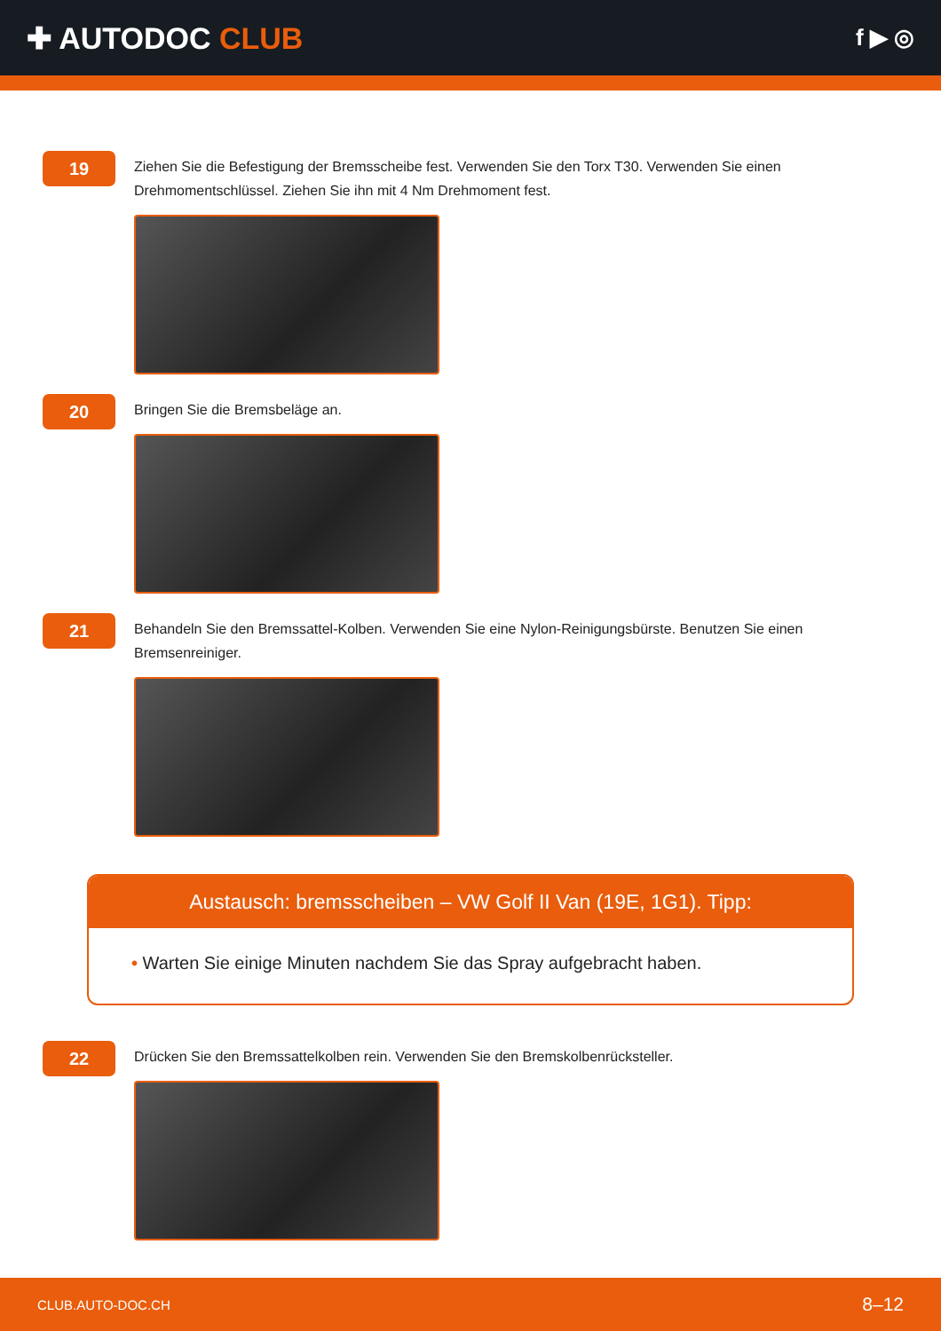✚ AUTODOC CLUB
f ▶ ◎
19
Ziehen Sie die Befestigung der Bremsscheibe fest. Verwenden Sie den Torx T30. Verwenden Sie einen Drehmomentschlüssel. Ziehen Sie ihn mit 4 Nm Drehmoment fest.
20
Bringen Sie die Bremsbeläge an.
21
Behandeln Sie den Bremssattel-Kolben. Verwenden Sie eine Nylon-Reinigungsbürste. Benutzen Sie einen Bremsenreiniger.
Austausch: bremsscheiben – VW Golf II Van (19E, 1G1). Tipp:
• Warten Sie einige Minuten nachdem Sie das Spray aufgebracht haben.
22
Drücken Sie den Bremssattelkolben rein. Verwenden Sie den Bremskolbenrücksteller.
CLUB.AUTO-DOC.CH 8–12